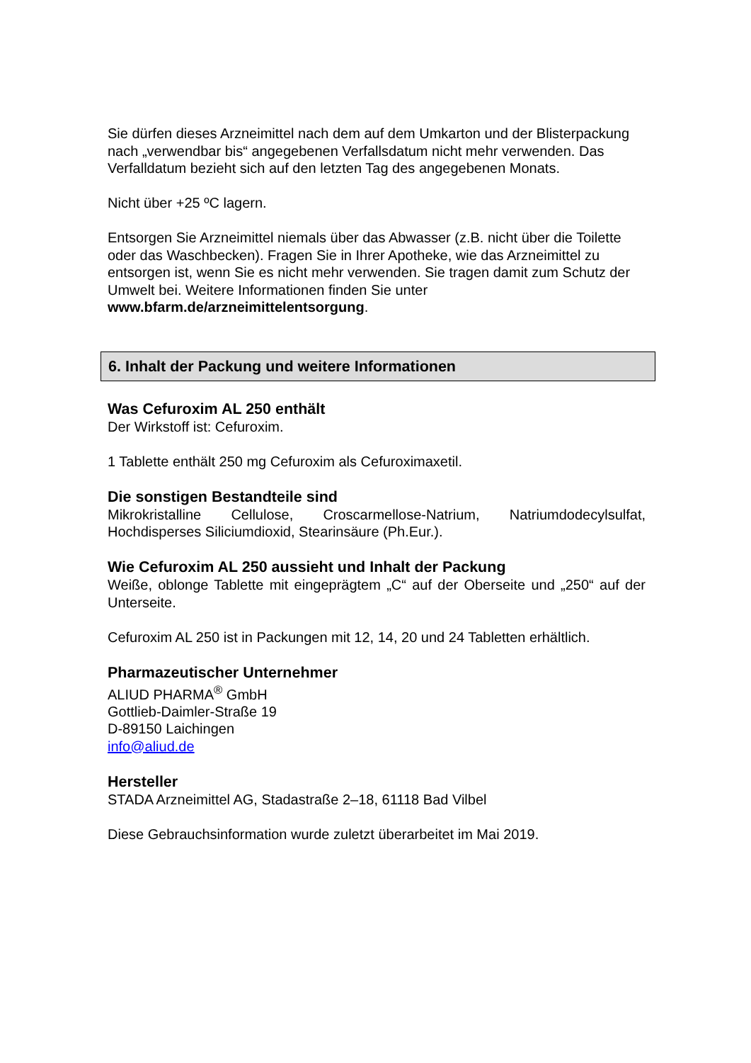Sie dürfen dieses Arzneimittel nach dem auf dem Umkarton und der Blisterpackung nach „verwendbar bis“ angegebenen Verfallsdatum nicht mehr verwenden. Das Verfalldatum bezieht sich auf den letzten Tag des angegebenen Monats.
Nicht über +25 ºC lagern.
Entsorgen Sie Arzneimittel niemals über das Abwasser (z.B. nicht über die Toilette oder das Waschbecken). Fragen Sie in Ihrer Apotheke, wie das Arzneimittel zu entsorgen ist, wenn Sie es nicht mehr verwenden. Sie tragen damit zum Schutz der Umwelt bei. Weitere Informationen finden Sie unter www.bfarm.de/arzneimittelentsorgung.
6. Inhalt der Packung und weitere Informationen
Was Cefuroxim AL 250 enthält
Der Wirkstoff ist: Cefuroxim.
1 Tablette enthält 250 mg Cefuroxim als Cefuroximaxetil.
Die sonstigen Bestandteile sind
Mikrokristalline Cellulose, Croscarmellose-Natrium, Natriumdodecylsulfat, Hochdisperses Siliciumdioxid, Stearinsäure (Ph.Eur.).
Wie Cefuroxim AL 250 aussieht und Inhalt der Packung
Weiße, oblonge Tablette mit eingeprägtem „C“ auf der Oberseite und „250“ auf der Unterseite.
Cefuroxim AL 250 ist in Packungen mit 12, 14, 20 und 24 Tabletten erhältlich.
Pharmazeutischer Unternehmer
ALIUD PHARMA<sup>®</sup> GmbH
Gottlieb-Daimler-Straße 19
D-89150 Laichingen
info@aliud.de
Hersteller
STADA Arzneimittel AG, Stadastraße 2–18, 61118 Bad Vilbel
Diese Gebrauchsinformation wurde zuletzt überarbeitet im Mai 2019.